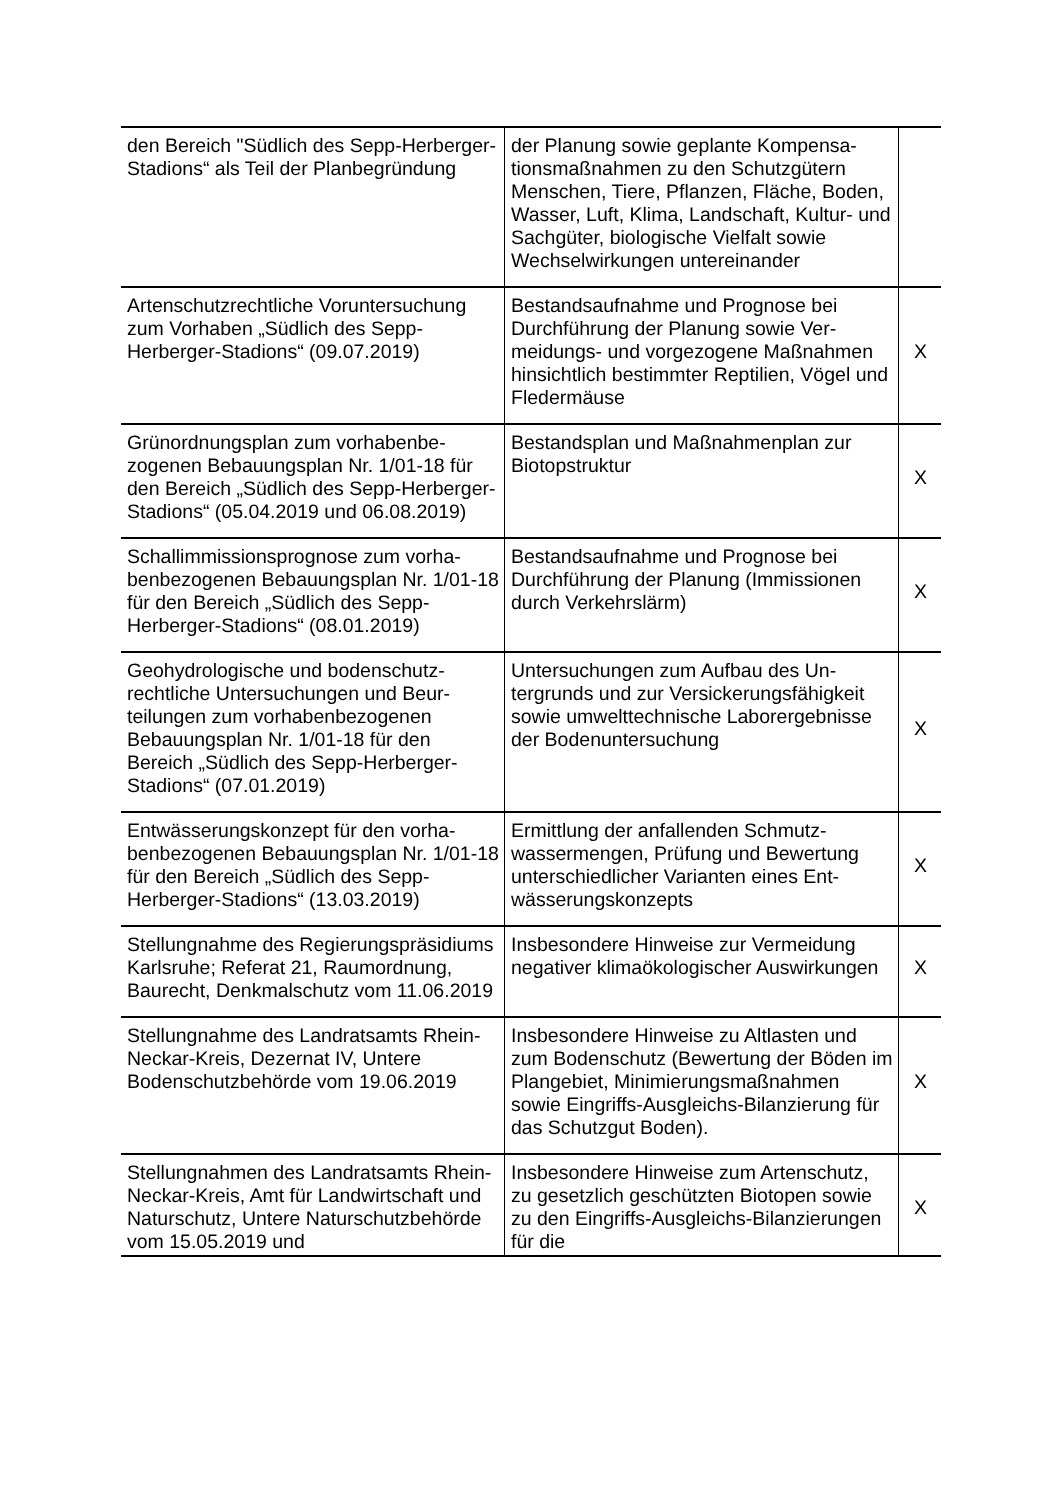| den Bereich "Südlich des Sepp-Herberger-Stadions“ als Teil der Plan­begründung | der Planung sowie geplante Kompensa­tionsmaßnahmen zu den Schutzgütern Menschen, Tiere, Pflanzen, Fläche, Bo­den, Wasser, Luft, Klima, Landschaft, Kultur- und Sachgüter, biologische Viel­falt sowie Wechselwirkungen unterei­nander | |
| Artenschutzrechtliche Voruntersuchung zum Vorhaben „Südlich des Sepp-Herberger-Stadions“ (09.07.2019) | Bestandsaufnahme und Prognose bei Durchführung der Planung sowie Ver­meidungs- und vorgezogene Maßnah­men hinsichtlich bestimmter Reptilien, Vögel und Fledermäuse | X |
| Grünordnungsplan zum vorhabenbe­zogenen Bebauungsplan Nr. 1/01-18 für den Bereich „Südlich des Sepp-Herberger-Stadions“ (05.04.2019 und 06.08.2019) | Bestandsplan und Maßnahmenplan zur Biotopstruktur | X |
| Schallimmissionsprognose zum vorha­benbezogenen Bebauungsplan Nr. 1/01-18 für den Bereich „Südlich des Sepp-Herberger-Stadions“ (08.01.2019) | Bestandsaufnahme und Prognose bei Durchführung der Planung (Immissio­nen durch Verkehrslärm) | X |
| Geohydrologische und bodenschutz­rechtliche Untersuchungen und Beur­teilungen zum vorhabenbezogenen Bebauungsplan Nr. 1/01-18 für den Bereich „Südlich des Sepp-Herberger-Stadions“ (07.01.2019) | Untersuchungen zum Aufbau des Un­tergrunds und zur Versickerungsfähig­keit sowie umwelttechnische Laborer­gebnisse der Bodenuntersuchung | X |
| Entwässerungskonzept für den vorha­benbezogenen Bebauungsplan Nr. 1/01-18 für den Bereich „Südlich des Sepp-Herberger-Stadions“ (13.03.2019) | Ermittlung der anfallenden Schmutz­wassermengen, Prüfung und Bewertung unterschiedlicher Varianten eines Ent­wässerungskonzepts | X |
| Stellungnahme des Regierungspräsidi­ums Karlsruhe; Referat 21, Raumord­nung, Baurecht, Denkmalschutz vom 11.06.2019 | Insbesondere Hinweise zur Vermeidung negativer klimaökologischer Auswirkun­gen | X |
| Stellungnahme des Landratsamts Rhein-Neckar-Kreis, Dezernat IV, Un­tere Bodenschutzbehörde vom 19.06.2019 | Insbesondere Hinweise zu Altlasten und zum Bodenschutz (Bewertung der Bö­den im Plangebiet, Minimierungsmaß­nahmen sowie Eingriffs-Ausgleichs-Bilanzierung für das Schutzgut Boden). | X |
| Stellungnahmen des Landratsamts Rhein-Neckar-Kreis, Amt für Landwirt­schaft und Naturschutz, Untere Natur­schutzbehörde vom 15.05.2019 und | Insbesondere Hinweise zum Arten­schutz, zu gesetzlich geschützten Bio­topen sowie zu den Eingriffs-Ausgleichs-Bilanzierungen für die | X |